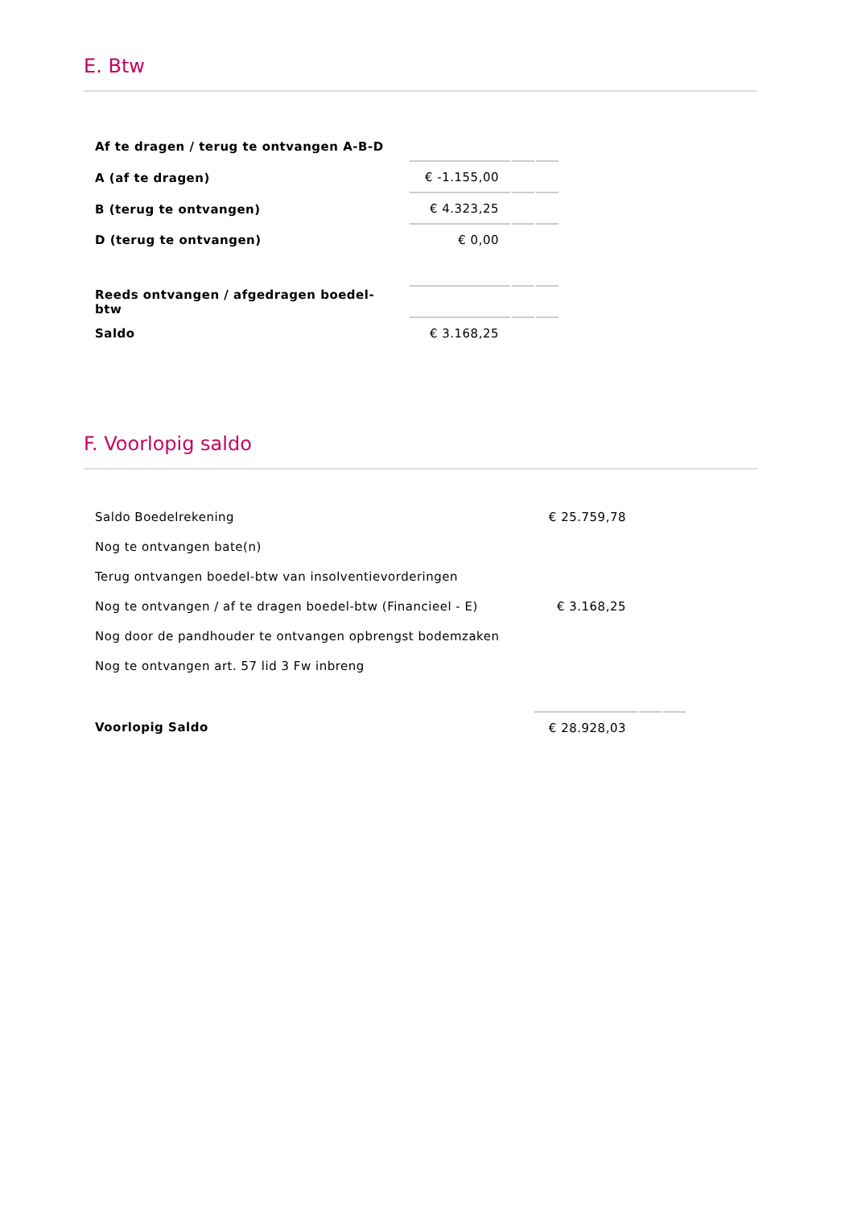E. Btw
| Af te dragen / terug te ontvangen A-B-D | | | |
| A (af te dragen) | € -1.155,00 | | |
| B (terug te ontvangen) | € 4.323,25 | | |
| D (terug te ontvangen) | € 0,00 | | |
| Reeds ontvangen / afgedragen boedel-btw | | | |
| Saldo | € 3.168,25 | | |
F. Voorlopig saldo
| Saldo Boedelrekening | € 25.759,78 | | |
| Nog te ontvangen bate(n) | | | |
| Terug ontvangen boedel-btw van insolventievorderingen | | | |
| Nog te ontvangen / af te dragen boedel-btw (Financieel - E) | € 3.168,25 | | |
| Nog door de pandhouder te ontvangen opbrengst bodemzaken | | | |
| Nog te ontvangen art. 57 lid 3 Fw inbreng | | | |
| Voorlopig Saldo | € 28.928,03 | | |